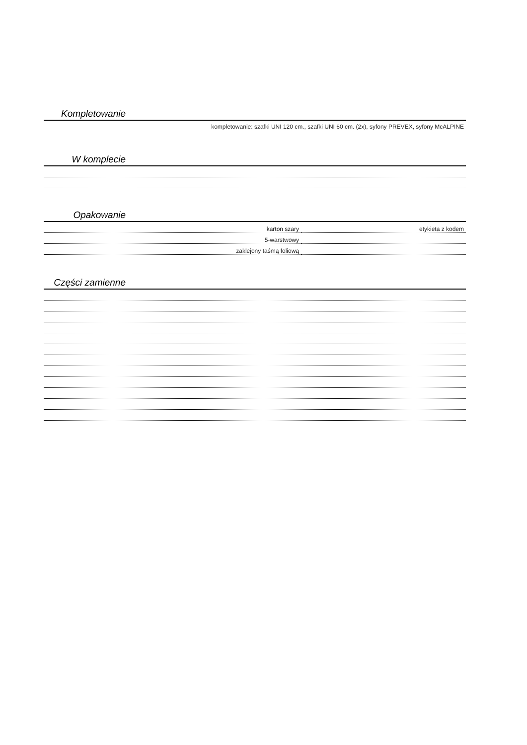Kompletowanie
kompletowanie: szafki UNI 120 cm., szafki UNI 60 cm. (2x), syfony PREVEX, syfony McALPINE
W komplecie
Opakowanie
| karton szary | etykieta z kodem |
| 5-warstwowy | |
| zaklejony taśmą foliową | |
Części zamienne